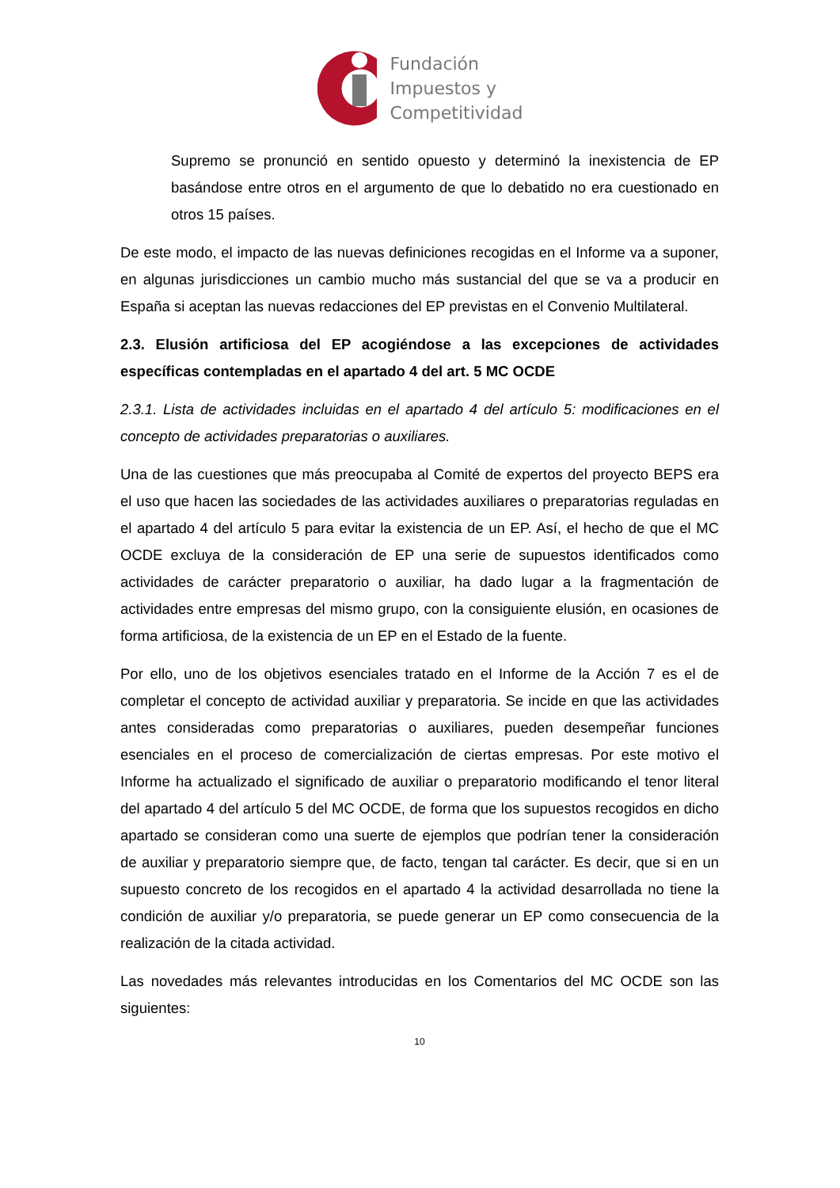Fundación
Impuestos y
Competitividad
Supremo se pronunció en sentido opuesto y determinó la inexistencia de EP basándose entre otros en el argumento de que lo debatido no era cuestionado en otros 15 países.
De este modo, el impacto de las nuevas definiciones recogidas en el Informe va a suponer, en algunas jurisdicciones un cambio mucho más sustancial del que se va a producir en España si aceptan las nuevas redacciones del EP previstas en el Convenio Multilateral.
2.3. Elusión artificiosa del EP acogiéndose a las excepciones de actividades específicas contempladas en el apartado 4 del art. 5 MC OCDE
2.3.1. Lista de actividades incluidas en el apartado 4 del artículo 5: modificaciones en el concepto de actividades preparatorias o auxiliares.
Una de las cuestiones que más preocupaba al Comité de expertos del proyecto BEPS era el uso que hacen las sociedades de las actividades auxiliares o preparatorias reguladas en el apartado 4 del artículo 5 para evitar la existencia de un EP. Así, el hecho de que el MC OCDE excluya de la consideración de EP una serie de supuestos identificados como actividades de carácter preparatorio o auxiliar, ha dado lugar a la fragmentación de actividades entre empresas del mismo grupo, con la consiguiente elusión, en ocasiones de forma artificiosa, de la existencia de un EP en el Estado de la fuente.
Por ello, uno de los objetivos esenciales tratado en el Informe de la Acción 7 es el de completar el concepto de actividad auxiliar y preparatoria. Se incide en que las actividades antes consideradas como preparatorias o auxiliares, pueden desempeñar funciones esenciales en el proceso de comercialización de ciertas empresas. Por este motivo el Informe ha actualizado el significado de auxiliar o preparatorio modificando el tenor literal del apartado 4 del artículo 5 del MC OCDE, de forma que los supuestos recogidos en dicho apartado se consideran como una suerte de ejemplos que podrían tener la consideración de auxiliar y preparatorio siempre que, de facto, tengan tal carácter. Es decir, que si en un supuesto concreto de los recogidos en el apartado 4 la actividad desarrollada no tiene la condición de auxiliar y/o preparatoria, se puede generar un EP como consecuencia de la realización de la citada actividad.
Las novedades más relevantes introducidas en los Comentarios del MC OCDE son las siguientes:
10